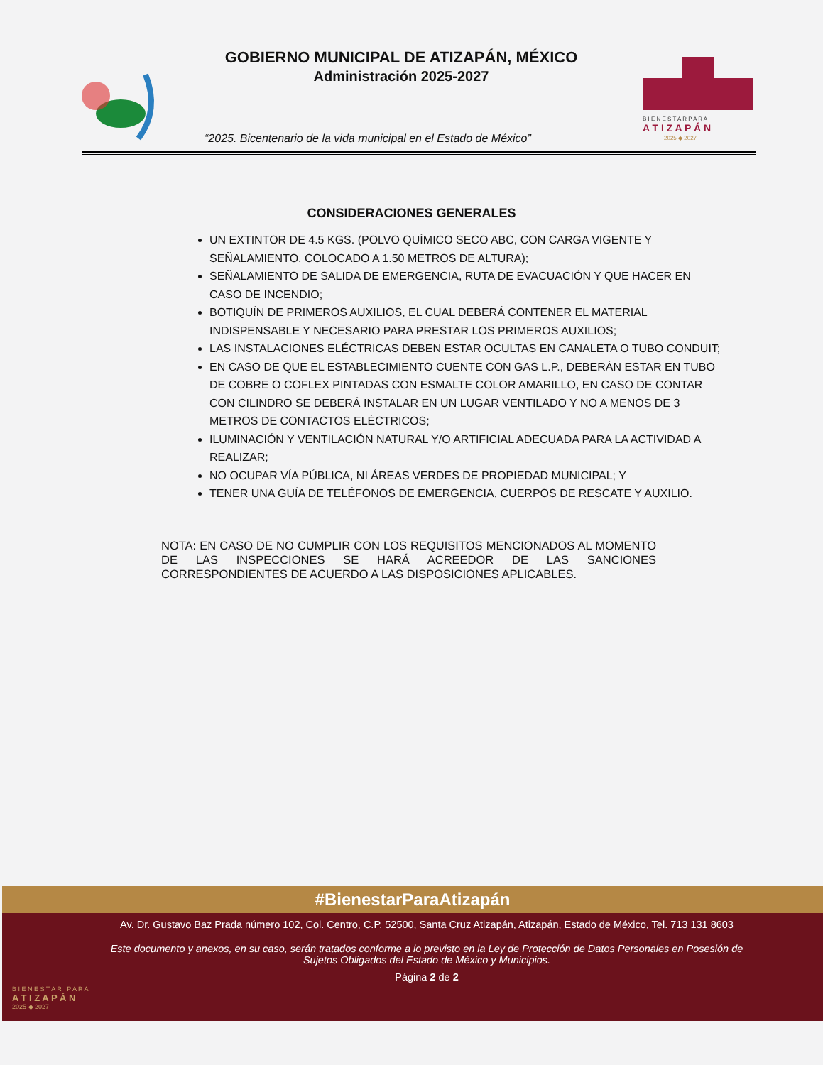GOBIERNO MUNICIPAL DE ATIZAPÁN, MÉXICO
Administración 2025-2027
“2025. Bicentenario de la vida municipal en el Estado de México”
B I E N E S T A R P A R A
A T I Z A P Á N
2025 ◆ 2027
CONSIDERACIONES GENERALES
UN EXTINTOR DE 4.5 KGS. (POLVO QUÍMICO SECO ABC, CON CARGA VIGENTE Y SEÑALAMIENTO, COLOCADO A 1.50 METROS DE ALTURA);
SEÑALAMIENTO DE SALIDA DE EMERGENCIA, RUTA DE EVACUACIÓN Y QUE HACER EN CASO DE INCENDIO;
BOTIQUÍN DE PRIMEROS AUXILIOS, EL CUAL DEBERÁ CONTENER EL MATERIAL INDISPENSABLE Y NECESARIO PARA PRESTAR LOS PRIMEROS AUXILIOS;
LAS INSTALACIONES ELÉCTRICAS DEBEN ESTAR OCULTAS EN CANALETA O TUBO CONDUIT;
EN CASO DE QUE EL ESTABLECIMIENTO CUENTE CON GAS L.P., DEBERÁN ESTAR EN TUBO DE COBRE O COFLEX PINTADAS CON ESMALTE COLOR AMARILLO, EN CASO DE CONTAR CON CILINDRO SE DEBERÁ INSTALAR EN UN LUGAR VENTILADO Y NO A MENOS DE 3 METROS DE CONTACTOS ELÉCTRICOS;
ILUMINACIÓN Y VENTILACIÓN NATURAL Y/O ARTIFICIAL ADECUADA PARA LA ACTIVIDAD A REALIZAR;
NO OCUPAR VÍA PÚBLICA, NI ÁREAS VERDES DE PROPIEDAD MUNICIPAL; Y
TENER UNA GUÍA DE TELÉFONOS DE EMERGENCIA, CUERPOS DE RESCATE Y AUXILIO.
NOTA: EN CASO DE NO CUMPLIR CON LOS REQUISITOS MENCIONADOS AL MOMENTO DE LAS INSPECCIONES SE HARÁ ACREEDOR DE LAS SANCIONES CORRESPONDIENTES DE ACUERDO A LAS DISPOSICIONES APLICABLES.
#BienestarParaAtizapán
B I E N E S T A R P A R A
A T I Z A P Á N
2025 ◆ 2027
Av. Dr. Gustavo Baz Prada número 102, Col. Centro, C.P. 52500, Santa Cruz Atizapán, Atizapán, Estado de México, Tel. 713 131 8603
Este documento y anexos, en su caso, serán tratados conforme a lo previsto en la Ley de Protección de Datos Personales en Posesión de Sujetos Obligados del Estado de México y Municipios.
Página 2 de 2